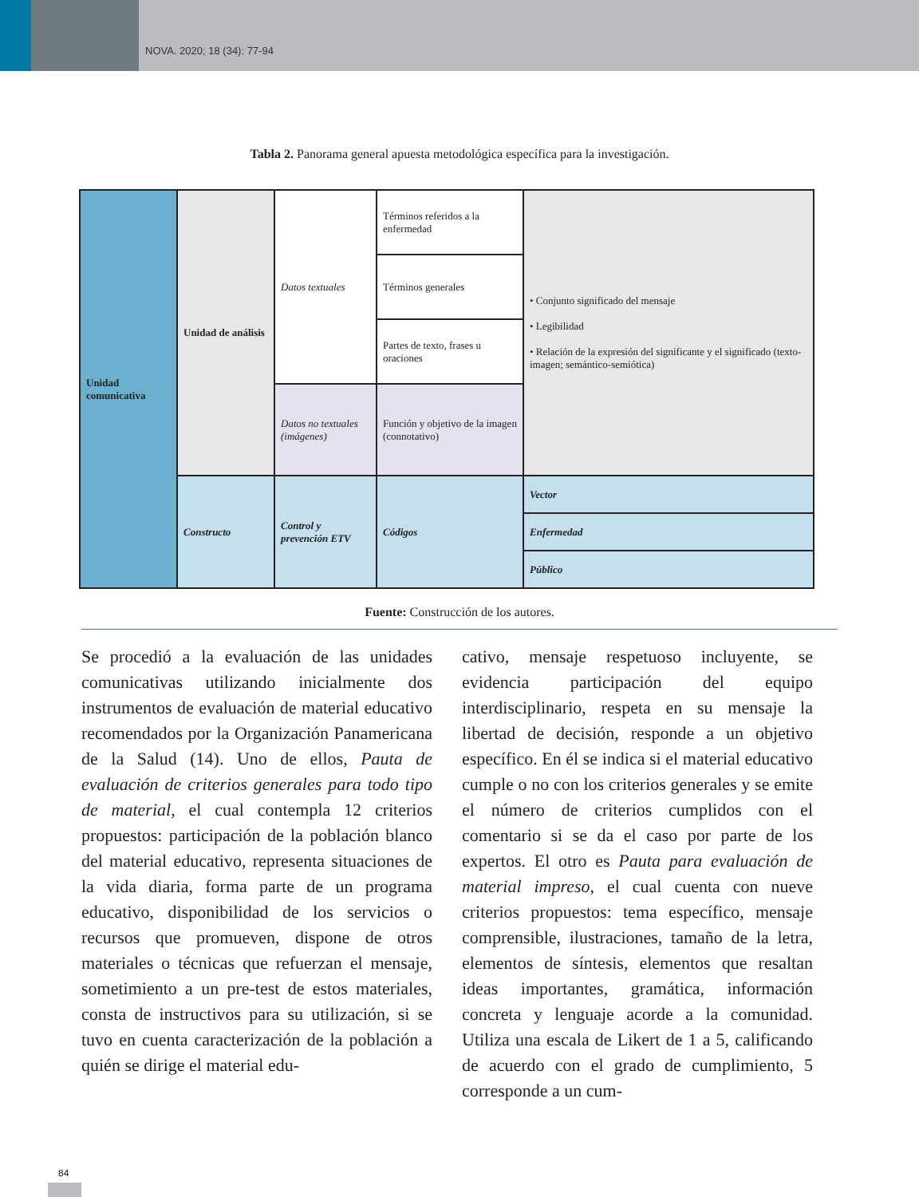NOVA. 2020; 18 (34): 77-94
Tabla 2. Panorama general apuesta metodológica específica para la investigación.
| Unidad comunicativa | Unidad de análisis | Datos textuales | Términos referidos a la enfermedad | • Conjunto significado del mensaje • Legibilidad • Relación de la expresión del significante y el significado (texto-imagen; semántico-semiótica) |
| | | | Términos generales | |
| | | | Partes de texto, frases u oraciones | |
| | | Datos no textuales (imágenes) | Función y objetivo de la imagen (connotativo) | |
| | Constructo | Control y prevención ETV | Códigos | Vector |
| | | | | Enfermedad |
| | | | | Público |
Fuente: Construcción de los autores.
Se procedió a la evaluación de las unidades comunicativas utilizando inicialmente dos instrumentos de evaluación de material educativo recomendados por la Organización Panamericana de la Salud (14). Uno de ellos, Pauta de evaluación de criterios generales para todo tipo de material, el cual contempla 12 criterios propuestos: participación de la población blanco del material educativo, representa situaciones de la vida diaria, forma parte de un programa educativo, disponibilidad de los servicios o recursos que promueven, dispone de otros materiales o técnicas que refuerzan el mensaje, sometimiento a un pre-test de estos materiales, consta de instructivos para su utilización, si se tuvo en cuenta caracterización de la población a quién se dirige el material edu-
cativo, mensaje respetuoso incluyente, se evidencia participación del equipo interdisciplinario, respeta en su mensaje la libertad de decisión, responde a un objetivo específico. En él se indica si el material educativo cumple o no con los criterios generales y se emite el número de criterios cumplidos con el comentario si se da el caso por parte de los expertos. El otro es Pauta para evaluación de material impreso, el cual cuenta con nueve criterios propuestos: tema específico, mensaje comprensible, ilustraciones, tamaño de la letra, elementos de síntesis, elementos que resaltan ideas importantes, gramática, información concreta y lenguaje acorde a la comunidad. Utiliza una escala de Likert de 1 a 5, calificando de acuerdo con el grado de cumplimiento, 5 corresponde a un cum-
84